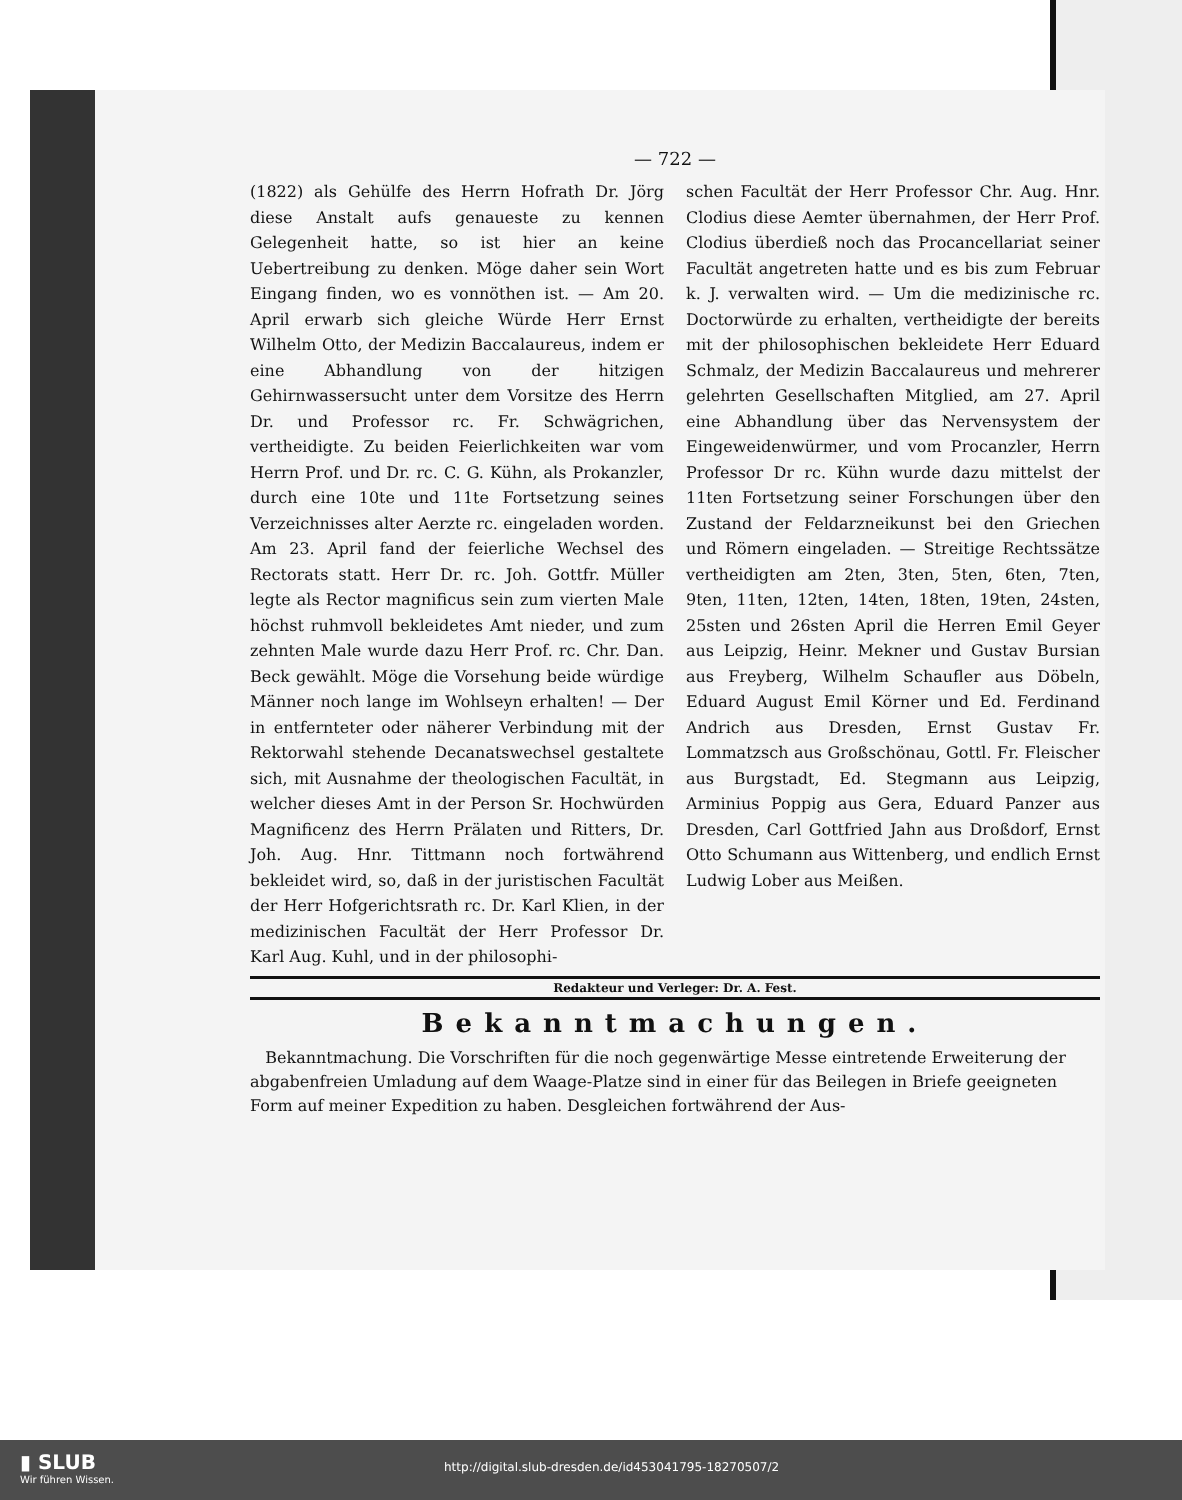— 722 —
(1822) als Gehülfe des Herrn Hofrath Dr. Jörg diese Anstalt aufs genaueste zu kennen Gelegenheit hatte, so ist hier an keine Uebertreibung zu denken. Möge daher sein Wort Eingang finden, wo es vonnöthen ist. — Am 20. April erwarb sich gleiche Würde Herr Ernst Wilhelm Otto, der Medizin Baccalaureus, indem er eine Abhandlung von der hitzigen Gehirnwassersucht unter dem Vorsitze des Herrn Dr. und Professor rc. Fr. Schwägrichen, vertheidigte. Zu beiden Feierlichkeiten war vom Herrn Prof. und Dr. rc. C. G. Kühn, als Prokanzler, durch eine 10te und 11te Fortsetzung seines Verzeichnisses alter Aerzte rc. eingeladen worden. Am 23. April fand der feierliche Wechsel des Rectorats statt. Herr Dr. rc. Joh. Gottfr. Müller legte als Rector magnificus sein zum vierten Male höchst ruhmvoll bekleidetes Amt nieder, und zum zehnten Male wurde dazu Herr Prof. rc. Chr. Dan. Beck gewählt. Möge die Vorsehung beide würdige Männer noch lange im Wohlseyn erhalten! — Der in entfernteter oder näherer Verbindung mit der Rektorwahl stehende Decanatswechsel gestaltete sich, mit Ausnahme der theologischen Facultät, in welcher dieses Amt in der Person Sr. Hochwürden Magnificenz des Herrn Prälaten und Ritters, Dr. Joh. Aug. Hnr. Tittmann noch fortwährend bekleidet wird, so, daß in der juristischen Facultät der Herr Hofgerichtsrath rc. Dr. Karl Klien, in der medizinischen Facultät der Herr Professor Dr. Karl Aug. Kuhl, und in der philosophi-
schen Facultät der Herr Professor Chr. Aug. Hnr. Clodius diese Aemter übernahmen, der Herr Prof. Clodius überdieß noch das Procancellariat seiner Facultät angetreten hatte und es bis zum Februar k. J. verwalten wird. — Um die medizinische rc. Doctorwürde zu erhalten, vertheidigte der bereits mit der philosophischen bekleidete Herr Eduard Schmalz, der Medizin Baccalaureus und mehrerer gelehrten Gesellschaften Mitglied, am 27. April eine Abhandlung über das Nervensystem der Eingeweidenwürmer, und vom Procanzler, Herrn Professor Dr rc. Kühn wurde dazu mittelst der 11ten Fortsetzung seiner Forschungen über den Zustand der Feldarzneikunst bei den Griechen und Römern eingeladen. — Streitige Rechtssätze vertheidigten am 2ten, 3ten, 5ten, 6ten, 7ten, 9ten, 11ten, 12ten, 14ten, 18ten, 19ten, 24sten, 25sten und 26sten April die Herren Emil Geyer aus Leipzig, Heinr. Mekner und Gustav Bursian aus Freyberg, Wilhelm Schaufler aus Döbeln, Eduard August Emil Körner und Ed. Ferdinand Andrich aus Dresden, Ernst Gustav Fr. Lommatzsch aus Großschönau, Gottl. Fr. Fleischer aus Burgstadt, Ed. Stegmann aus Leipzig, Arminius Poppig aus Gera, Eduard Panzer aus Dresden, Carl Gottfried Jahn aus Droßdorf, Ernst Otto Schumann aus Wittenberg, und endlich Ernst Ludwig Lober aus Meißen.
Redakteur und Verleger: Dr. A. Fest.
Bekanntmachungen.
Bekanntmachung. Die Vorschriften für die noch gegenwärtige Messe eintretende Erweiterung der abgabenfreien Umladung auf dem Waage-Platze sind in einer für das Beilegen in Briefe geeigneten Form auf meiner Expedition zu haben. Desgleichen fortwährend der Aus-
▮ SLUB
Wir führen Wissen.
http://digital.slub-dresden.de/id453041795-18270507/2